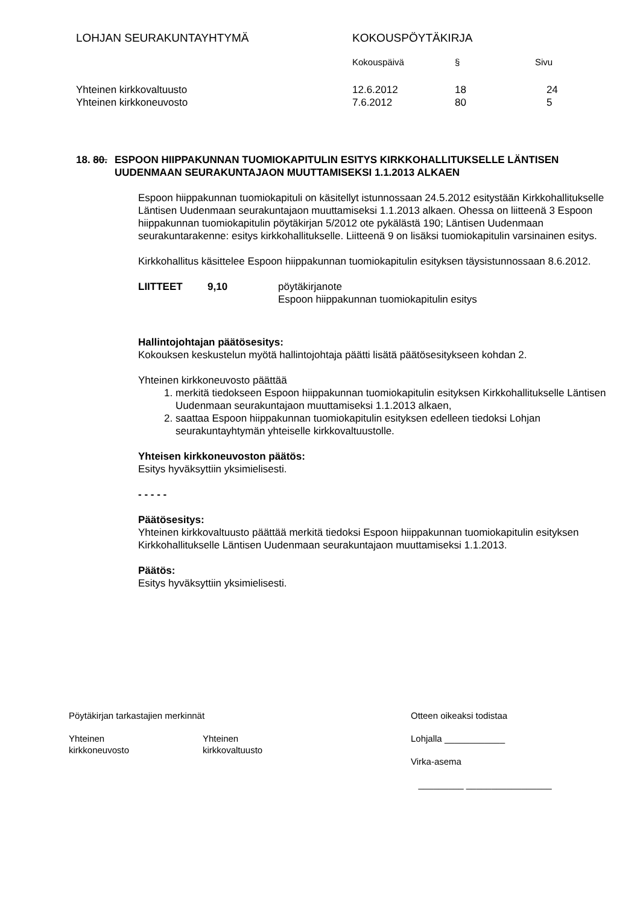| LOHJAN SEURAKUNTAYHTYMÄ | KOKOUSPÖYTÄKIRJA | | |
| | Kokouspäivä | § | Sivu |
| Yhteinen kirkkovaltuusto | 12.6.2012 | 18 | 24 |
| Yhteinen kirkkoneuvosto | 7.6.2012 | 80 | 5 |
18. 80. ESPOON HIIPPAKUNNAN TUOMIOKAPITULIN ESITYS KIRKKOHALLITUKSELLE LÄNTISEN UUDENMAAN SEURAKUNTAJAON MUUTTAMISEKSI 1.1.2013 ALKAEN
Espoon hiippakunnan tuomiokapituli on käsitellyt istunnossaan 24.5.2012 esitystään Kirkkohallitukselle Läntisen Uudenmaan seurakuntajaon muuttamiseksi 1.1.2013 alkaen. Ohessa on liitteenä 3 Espoon hiippakunnan tuomiokapitulin pöytäkirjan 5/2012 ote pykälästä 190; Läntisen Uudenmaan seurakuntarakenne: esitys kirkkohallitukselle. Liitteenä 9 on lisäksi tuomiokapitulin varsinainen esitys.
Kirkkohallitus käsittelee Espoon hiippakunnan tuomiokapitulin esityksen täysistunnossaan 8.6.2012.
LIITTEET 9,10 pöytäkirjanote
Espoon hiippakunnan tuomiokapitulin esitys
Hallintojohtajan päätösesitys:
Kokouksen keskustelun myötä hallintojohtaja päätti lisätä päätösesitykseen kohdan 2.
Yhteinen kirkkoneuvosto päättää
1. merkitä tiedokseen Espoon hiippakunnan tuomiokapitulin esityksen Kirkkohallitukselle Läntisen Uudenmaan seurakuntajaon muuttamiseksi 1.1.2013 alkaen,
2. saattaa Espoon hiippakunnan tuomiokapitulin esityksen edelleen tiedoksi Lohjan seurakuntayhtymän yhteiselle kirkkovaltuustolle.
Yhteisen kirkkoneuvoston päätös:
Esitys hyväksyttiin yksimielisesti.
- - - - -
Päätösesitys:
Yhteinen kirkkovaltuusto päättää merkitä tiedoksi Espoon hiippakunnan tuomiokapitulin esityksen Kirkkohallitukselle Läntisen Uudenmaan seurakuntajaon muuttamiseksi 1.1.2013.
Päätös:
Esitys hyväksyttiin yksimielisesti.
Pöytäkirjan tarkastajien merkinnät
Yhteinen
kirkkoneuvosto
Yhteinen
kirkkovaltuusto
Otteen oikeaksi todistaa
Lohjalla ____________
Virka-asema
_________ _________________